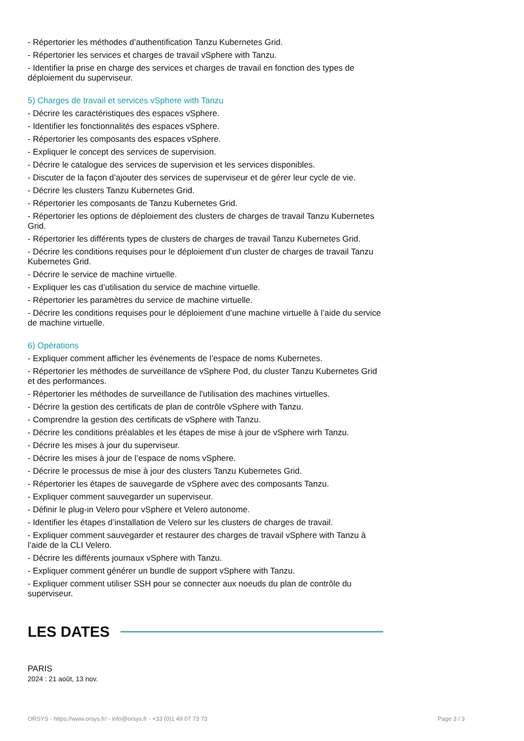- Répertorier les méthodes d’authentification Tanzu Kubernetes Grid.
- Répertorier les services et charges de travail vSphere with Tanzu.
- Identifier la prise en charge des services et charges de travail en fonction des types de déploiement du superviseur.
5) Charges de travail et services vSphere with Tanzu
- Décrire les caractéristiques des espaces vSphere.
- Identifier les fonctionnalités des espaces vSphere.
- Répertorier les composants des espaces vSphere.
- Expliquer le concept des services de supervision.
- Décrire le catalogue des services de supervision et les services disponibles.
- Discuter de la façon d’ajouter des services de superviseur et de gérer leur cycle de vie.
- Décrire les clusters Tanzu Kubernetes Grid.
- Répertorier les composants de Tanzu Kubernetes Grid.
- Répertorier les options de déploiement des clusters de charges de travail Tanzu Kubernetes Grid.
- Répertorier les différents types de clusters de charges de travail Tanzu Kubernetes Grid.
- Décrire les conditions requises pour le déploiement d’un cluster de charges de travail Tanzu Kubernetes Grid.
- Décrire le service de machine virtuelle.
- Expliquer les cas d’utilisation du service de machine virtuelle.
- Répertorier les paramètres du service de machine virtuelle.
- Décrire les conditions requises pour le déploiement d’une machine virtuelle à l’aide du service de machine virtuelle.
6) Opérations
- Expliquer comment afficher les événements de l’espace de noms Kubernetes.
- Répertorier les méthodes de surveillance de vSphere Pod, du cluster Tanzu Kubernetes Grid et des performances.
- Répertorier les méthodes de surveillance de l'utilisation des machines virtuelles.
- Décrire la gestion des certificats de plan de contrôle vSphere with Tanzu.
- Comprendre la gestion des certificats de vSphere with Tanzu.
- Décrire les conditions préalables et les étapes de mise à jour de vSphere wirh Tanzu.
- Décrire les mises à jour du superviseur.
- Décrire les mises à jour de l’espace de noms vSphere.
- Décrire le processus de mise à jour des clusters Tanzu Kubernetes Grid.
- Répertorier les étapes de sauvegarde de vSphere avec des composants Tanzu.
- Expliquer comment sauvegarder un superviseur.
- Définir le plug-in Velero pour vSphere et Velero autonome.
- Identifier les étapes d’installation de Velero sur les clusters de charges de travail.
- Expliquer comment sauvegarder et restaurer des charges de travail vSphere with Tanzu à l’aide de la CLI Velero.
- Décrire les différents journaux vSphere with Tanzu.
- Expliquer comment générer un bundle de support vSphere with Tanzu.
- Expliquer comment utiliser SSH pour se connecter aux noeuds du plan de contrôle du superviseur.
LES DATES
PARIS
2024 : 21 août, 13 nov.
ORSYS - https://www.orsys.fr/ - info@orsys.fr - +33 (0)1 49 07 73 73 Page 3 / 3